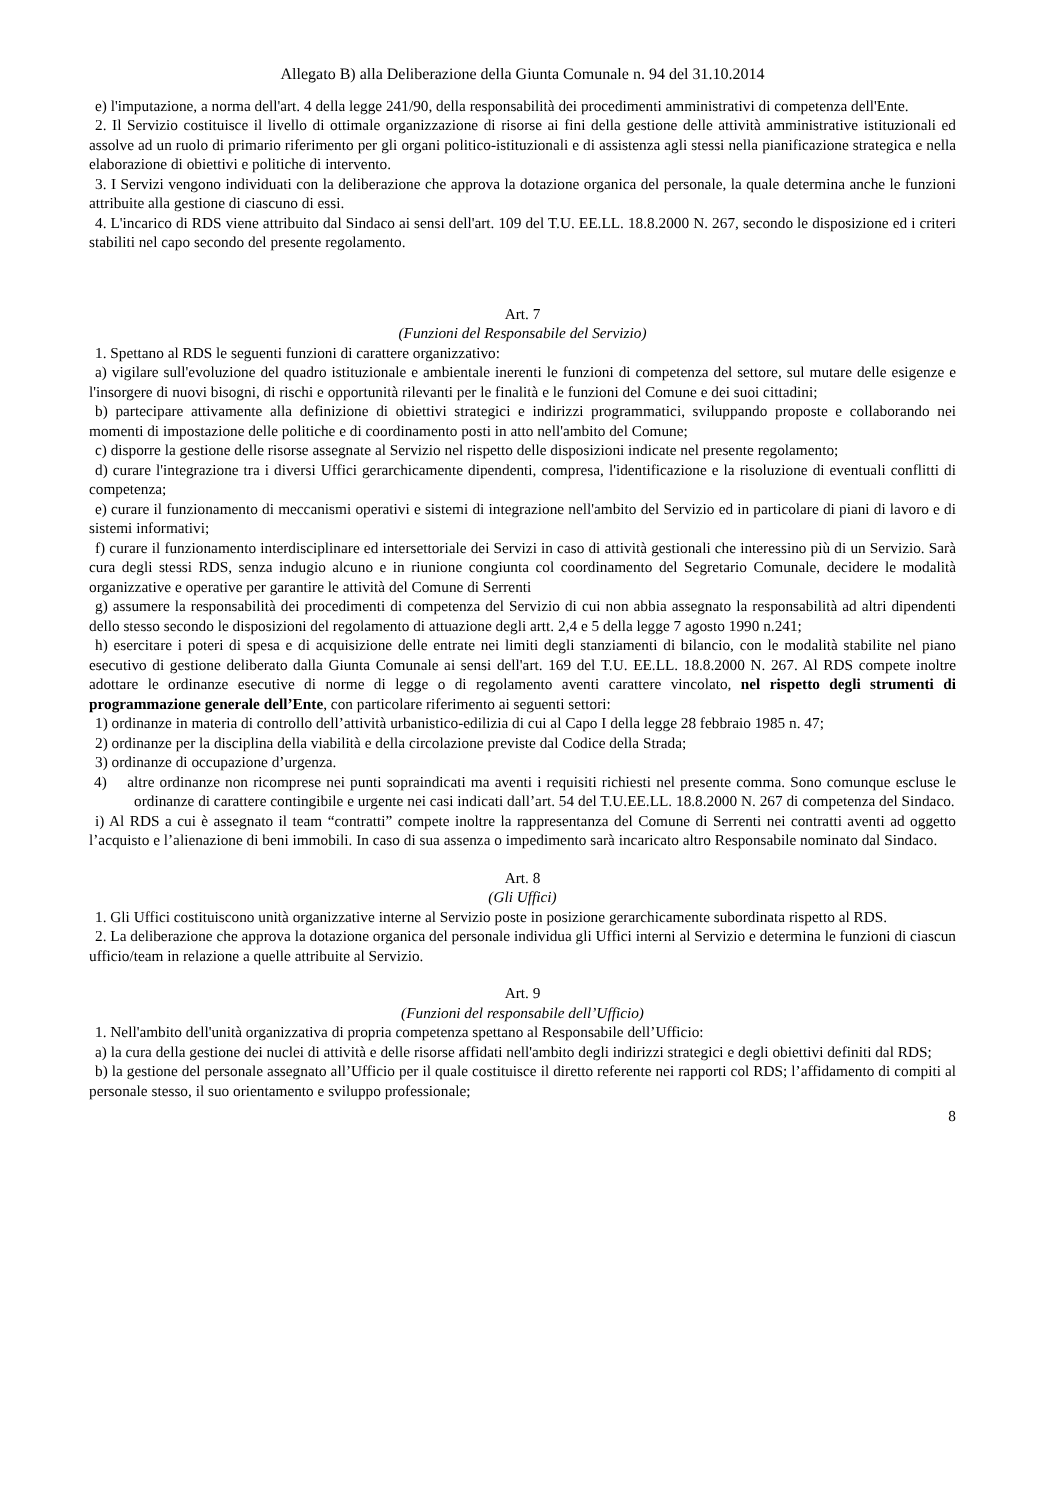Allegato B) alla Deliberazione della Giunta Comunale n. 94 del 31.10.2014
e) l'imputazione, a norma dell'art. 4 della legge 241/90, della responsabilità dei procedimenti amministrativi di competenza dell'Ente.
2. Il Servizio costituisce il livello di ottimale organizzazione di risorse ai fini della gestione delle attività amministrative istituzionali ed assolve ad un ruolo di primario riferimento per gli organi politico-istituzionali e di assistenza agli stessi nella pianificazione strategica e nella elaborazione di obiettivi e politiche di intervento.
3. I Servizi vengono individuati con la deliberazione che approva la dotazione organica del personale, la quale determina anche le funzioni attribuite alla gestione di ciascuno di essi.
4. L'incarico di RDS viene attribuito dal Sindaco ai sensi dell'art. 109 del T.U. EE.LL. 18.8.2000 N. 267, secondo le disposizione ed i criteri stabiliti nel capo secondo del presente regolamento.
Art. 7
(Funzioni del Responsabile del Servizio)
1. Spettano al RDS le seguenti funzioni di carattere organizzativo:
a) vigilare sull'evoluzione del quadro istituzionale e ambientale inerenti le funzioni di competenza del settore, sul mutare delle esigenze e l'insorgere di nuovi bisogni, di rischi e opportunità rilevanti per le finalità e le funzioni del Comune e dei suoi cittadini;
b) partecipare attivamente alla definizione di obiettivi strategici e indirizzi programmatici, sviluppando proposte e collaborando nei momenti di impostazione delle politiche e di coordinamento posti in atto nell'ambito del Comune;
c) disporre la gestione delle risorse assegnate al Servizio nel rispetto delle disposizioni indicate nel presente regolamento;
d) curare l'integrazione tra i diversi Uffici gerarchicamente dipendenti, compresa, l'identificazione e la risoluzione di eventuali conflitti di competenza;
e) curare il funzionamento di meccanismi operativi e sistemi di integrazione nell'ambito del Servizio ed in particolare di piani di lavoro e di sistemi informativi;
f) curare il funzionamento interdisciplinare ed intersettoriale dei Servizi in caso di attività gestionali che interessino più di un Servizio. Sarà cura degli stessi RDS, senza indugio alcuno e in riunione congiunta col coordinamento del Segretario Comunale, decidere le modalità organizzative e operative per garantire le attività del Comune di Serrenti
g) assumere la responsabilità dei procedimenti di competenza del Servizio di cui non abbia assegnato la responsabilità ad altri dipendenti dello stesso secondo le disposizioni del regolamento di attuazione degli artt. 2,4 e 5 della legge 7 agosto 1990 n.241;
h) esercitare i poteri di spesa e di acquisizione delle entrate nei limiti degli stanziamenti di bilancio, con le modalità stabilite nel piano esecutivo di gestione deliberato dalla Giunta Comunale ai sensi dell'art. 169 del T.U. EE.LL. 18.8.2000 N. 267. Al RDS compete inoltre adottare le ordinanze esecutive di norme di legge o di regolamento aventi carattere vincolato, nel rispetto degli strumenti di programmazione generale dell’Ente, con particolare riferimento ai seguenti settori:
1) ordinanze in materia di controllo dell’attività urbanistico-edilizia di cui al Capo I della legge 28 febbraio 1985 n. 47;
2) ordinanze per la disciplina della viabilità e della circolazione previste dal Codice della Strada;
3) ordinanze di occupazione d’urgenza.
4) altre ordinanze non ricomprese nei punti sopraindicati ma aventi i requisiti richiesti nel presente comma. Sono comunque escluse le ordinanze di carattere contingibile e urgente nei casi indicati dall’art. 54 del T.U.EE.LL. 18.8.2000 N. 267 di competenza del Sindaco.
i) Al RDS a cui è assegnato il team “contratti” compete inoltre la rappresentanza del Comune di Serrenti nei contratti aventi ad oggetto l’acquisto e l’alienazione di beni immobili. In caso di sua assenza o impedimento sarà incaricato altro Responsabile nominato dal Sindaco.
Art. 8
(Gli Uffici)
1. Gli Uffici costituiscono unità organizzative interne al Servizio poste in posizione gerarchicamente subordinata rispetto al RDS.
2. La deliberazione che approva la dotazione organica del personale individua gli Uffici interni al Servizio e determina le funzioni di ciascun ufficio/team in relazione a quelle attribuite al Servizio.
Art. 9
(Funzioni del responsabile dell’Ufficio)
1. Nell'ambito dell'unità organizzativa di propria competenza spettano al Responsabile dell’Ufficio:
a) la cura della gestione dei nuclei di attività e delle risorse affidati nell'ambito degli indirizzi strategici e degli obiettivi definiti dal RDS;
b) la gestione del personale assegnato all’Ufficio per il quale costituisce il diretto referente nei rapporti col RDS; l’affidamento di compiti al personale stesso, il suo orientamento e sviluppo professionale;
8